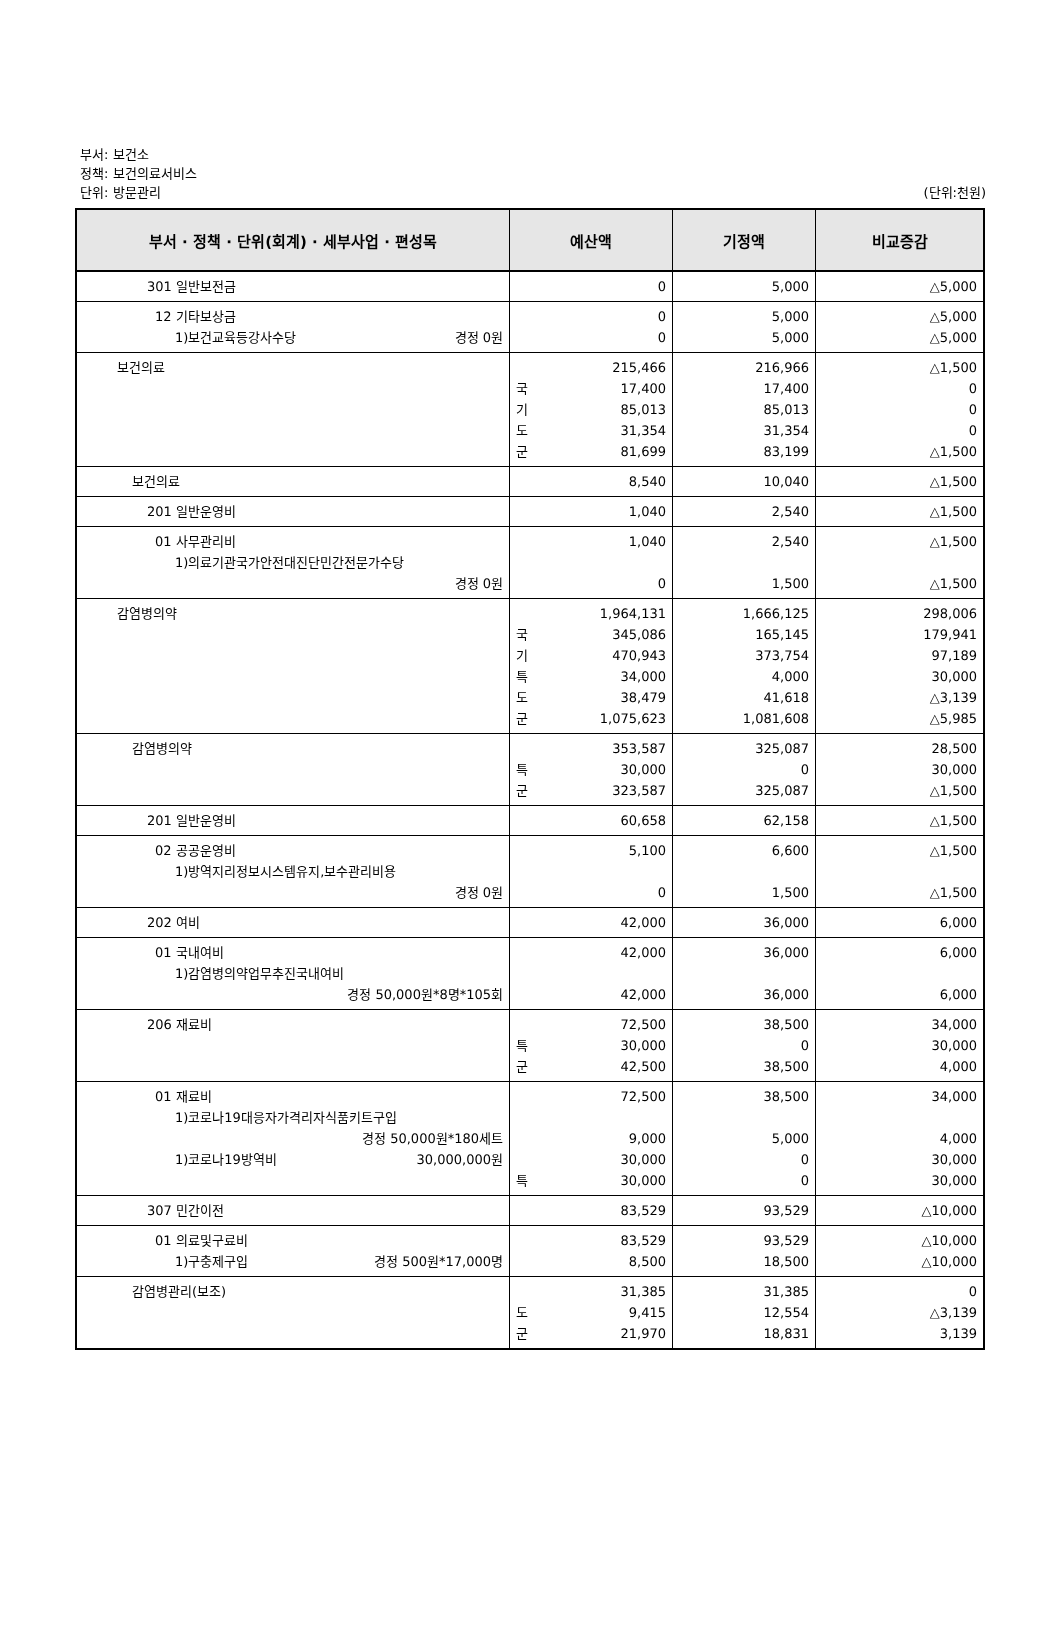부서: 보건소
정책: 보건의료서비스
단위: 방문관리
(단위:천원)
| 부서 · 정책 · 단위(회계) · 세부사업 · 편성목 | 예산액 | 기정액 | 비교증감 |
| --- | --- | --- | --- |
| 301 일반보전금 | 0 | 5,000 | △5,000 |
| 12 기타보상금 1)보건교육등강사수당 경정 0원 | 0 0 | 5,000 5,000 | △5,000 △5,000 |
| 보건의료 | 215,466 국 17,400 기 85,013 도 31,354 군 81,699 | 216,966 17,400 85,013 31,354 83,199 | △1,500 0 0 0 △1,500 |
| 보건의료 | 8,540 | 10,040 | △1,500 |
| 201 일반운영비 | 1,040 | 2,540 | △1,500 |
| 01 사무관리비 1)의료기관국가안전대진단민간전문가수당 경정 0원 | 1,040 0 | 2,540 1,500 | △1,500 △1,500 |
| 감염병의약 | 1,964,131 국 345,086 기 470,943 특 34,000 도 38,479 군 1,075,623 | 1,666,125 165,145 373,754 4,000 41,618 1,081,608 | 298,006 179,941 97,189 30,000 △3,139 △5,985 |
| 감염병의약 | 353,587 특 30,000 군 323,587 | 325,087 0 325,087 | 28,500 30,000 △1,500 |
| 201 일반운영비 | 60,658 | 62,158 | △1,500 |
| 02 공공운영비 1)방역지리정보시스템유지,보수관리비용 경정 0원 | 5,100 0 | 6,600 1,500 | △1,500 △1,500 |
| 202 여비 | 42,000 | 36,000 | 6,000 |
| 01 국내여비 1)감염병의약업무추진국내여비 경정 50,000원*8명*105회 | 42,000 42,000 | 36,000 36,000 | 6,000 6,000 |
| 206 재료비 | 72,500 특 30,000 군 42,500 | 38,500 0 38,500 | 34,000 30,000 4,000 |
| 01 재료비 1)코로나19대응자가격리자식품키트구입 경정 50,000원*180세트 1)코로나19방역비 30,000,000원 | 72,500 9,000 30,000 특 30,000 | 38,500 5,000 0 0 | 34,000 4,000 30,000 30,000 |
| 307 민간이전 | 83,529 | 93,529 | △10,000 |
| 01 의료및구료비 1)구충제구입 경정 500원*17,000명 | 83,529 8,500 | 93,529 18,500 | △10,000 △10,000 |
| 감염병관리(보조) | 31,385 도 9,415 군 21,970 | 31,385 12,554 18,831 | 0 △3,139 3,139 |